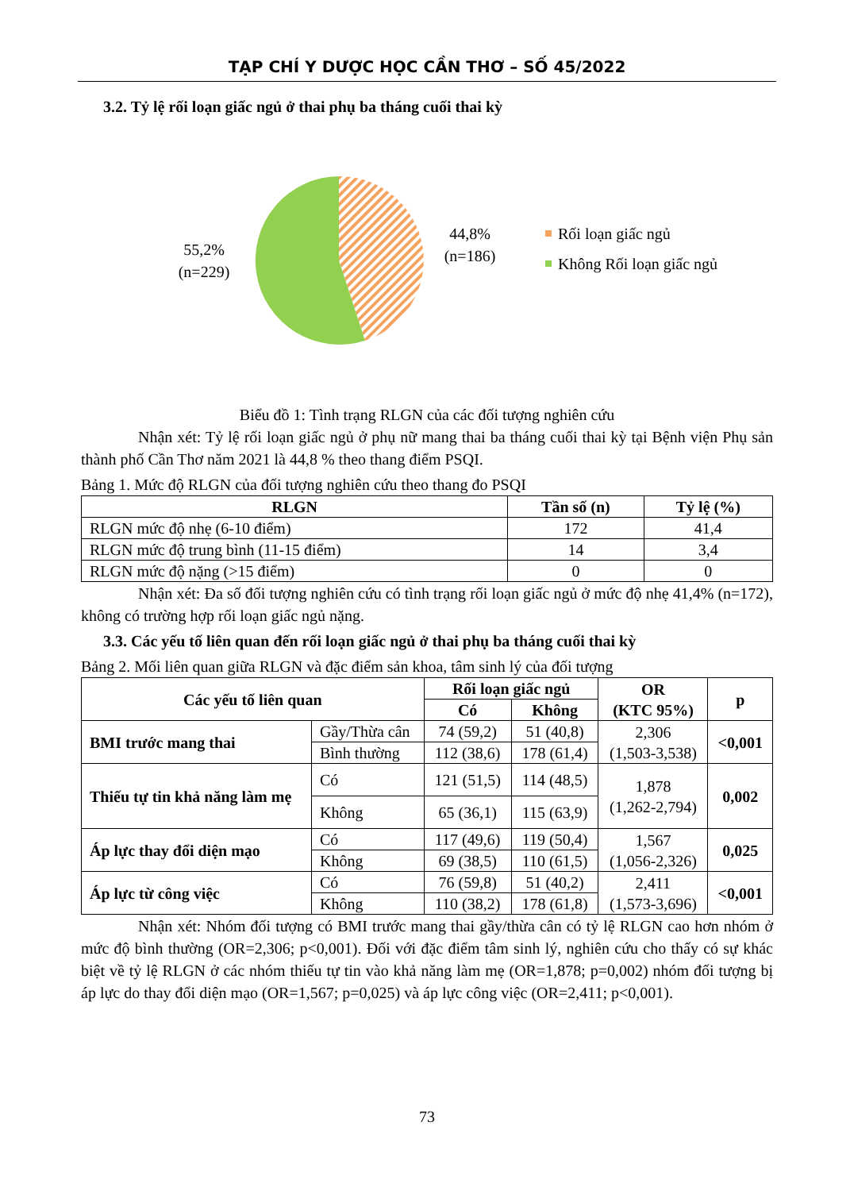TẠP CHÍ Y DƯỢC HỌC CẦN THƠ – SỐ 45/2022
3.2. Tỷ lệ rối loạn giấc ngủ ở thai phụ ba tháng cuối thai kỳ
55,2%
(n=229)
44,8%
(n=186)
Rối loạn giấc ngủ
Không Rối loạn giấc ngủ
Biểu đồ 1: Tình trạng RLGN của các đối tượng nghiên cứu
Nhận xét: Tỷ lệ rối loạn giấc ngủ ở phụ nữ mang thai ba tháng cuối thai kỳ tại Bệnh viện Phụ sản thành phố Cần Thơ năm 2021 là 44,8 % theo thang điểm PSQI.
Bảng 1. Mức độ RLGN của đối tượng nghiên cứu theo thang đo PSQI
| RLGN | Tần số (n) | Tỷ lệ (%) |
| --- | --- | --- |
| RLGN mức độ nhẹ (6-10 điểm) | 172 | 41,4 |
| RLGN mức độ trung bình (11-15 điểm) | 14 | 3,4 |
| RLGN mức độ nặng (>15 điểm) | 0 | 0 |
Nhận xét: Đa số đối tượng nghiên cứu có tình trạng rối loạn giấc ngủ ở mức độ nhẹ 41,4% (n=172), không có trường hợp rối loạn giấc ngủ nặng.
3.3. Các yếu tố liên quan đến rối loạn giấc ngủ ở thai phụ ba tháng cuối thai kỳ
Bảng 2. Mối liên quan giữa RLGN và đặc điểm sản khoa, tâm sinh lý của đối tượng
| Các yếu tố liên quan | | Rối loạn giấc ngủ | | OR (KTC 95%) | p |
| --- | --- | --- | --- | --- | --- |
| | | Có | Không | | |
| BMI trước mang thai | Gầy/Thừa cân | 74 (59,2) | 51 (40,8) | 2,306 (1,503-3,538) | <0,001 |
| | Bình thường | 112 (38,6) | 178 (61,4) | | |
| Thiếu tự tin khả năng làm mẹ | Có | 121 (51,5) | 114 (48,5) | 1,878 (1,262-2,794) | 0,002 |
| | Không | 65 (36,1) | 115 (63,9) | | |
| Áp lực thay đổi diện mạo | Có | 117 (49,6) | 119 (50,4) | 1,567 (1,056-2,326) | 0,025 |
| | Không | 69 (38,5) | 110 (61,5) | | |
| Áp lực từ công việc | Có | 76 (59,8) | 51 (40,2) | 2,411 (1,573-3,696) | <0,001 |
| | Không | 110 (38,2) | 178 (61,8) | | |
Nhận xét: Nhóm đối tượng có BMI trước mang thai gầy/thừa cân có tỷ lệ RLGN cao hơn nhóm ở mức độ bình thường (OR=2,306; p<0,001). Đối với đặc điểm tâm sinh lý, nghiên cứu cho thấy có sự khác biệt về tỷ lệ RLGN ở các nhóm thiếu tự tin vào khả năng làm mẹ (OR=1,878; p=0,002) nhóm đối tượng bị áp lực do thay đổi diện mạo (OR=1,567; p=0,025) và áp lực công việc (OR=2,411; p<0,001).
73